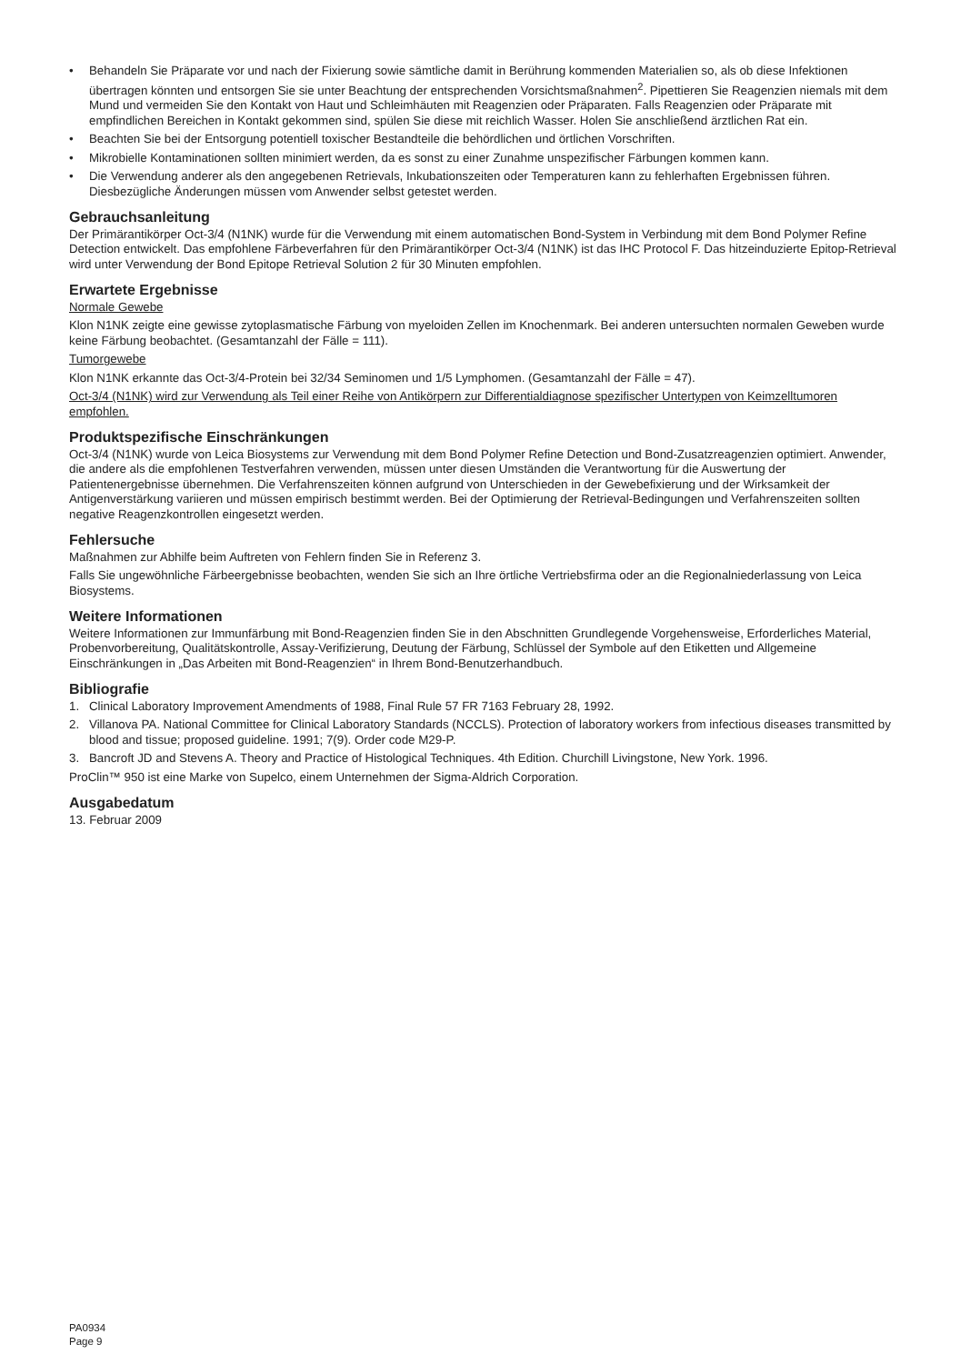• Behandeln Sie Präparate vor und nach der Fixierung sowie sämtliche damit in Berührung kommenden Materialien so, als ob diese Infektionen übertragen könnten und entsorgen Sie sie unter Beachtung der entsprechenden Vorsichtsmaßnahmen<sup>2</sup>. Pipettieren Sie Reagenzien niemals mit dem Mund und vermeiden Sie den Kontakt von Haut und Schleimhäuten mit Reagenzien oder Präparaten. Falls Reagenzien oder Präparate mit empfindlichen Bereichen in Kontakt gekommen sind, spülen Sie diese mit reichlich Wasser. Holen Sie anschließend ärztlichen Rat ein.
• Beachten Sie bei der Entsorgung potentiell toxischer Bestandteile die behördlichen und örtlichen Vorschriften.
• Mikrobielle Kontaminationen sollten minimiert werden, da es sonst zu einer Zunahme unspezifischer Färbungen kommen kann.
• Die Verwendung anderer als den angegebenen Retrievals, Inkubationszeiten oder Temperaturen kann zu fehlerhaften Ergebnissen führen. Diesbezügliche Änderungen müssen vom Anwender selbst getestet werden.
Gebrauchsanleitung
Der Primärantikörper Oct-3/4 (N1NK) wurde für die Verwendung mit einem automatischen Bond-System in Verbindung mit dem Bond Polymer Refine Detection entwickelt. Das empfohlene Färbeverfahren für den Primärantikörper Oct-3/4 (N1NK) ist das IHC Protocol F. Das hitzeinduzierte Epitop-Retrieval wird unter Verwendung der Bond Epitope Retrieval Solution 2 für 30 Minuten empfohlen.
Erwartete Ergebnisse
Normale Gewebe
Klon N1NK zeigte eine gewisse zytoplasmatische Färbung von myeloiden Zellen im Knochenmark. Bei anderen untersuchten normalen Geweben wurde keine Färbung beobachtet. (Gesamtanzahl der Fälle = 111).
Tumorgewebe
Klon N1NK erkannte das Oct-3/4-Protein bei 32/34 Seminomen und 1/5 Lymphomen. (Gesamtanzahl der Fälle = 47).
Oct-3/4 (N1NK) wird zur Verwendung als Teil einer Reihe von Antikörpern zur Differentialdiagnose spezifischer Untertypen von Keimzelltumoren empfohlen.
Produktspezifische Einschränkungen
Oct-3/4 (N1NK) wurde von Leica Biosystems zur Verwendung mit dem Bond Polymer Refine Detection und Bond-Zusatzreagenzien optimiert. Anwender, die andere als die empfohlenen Testverfahren verwenden, müssen unter diesen Umständen die Verantwortung für die Auswertung der Patientenergebnisse übernehmen. Die Verfahrenszeiten können aufgrund von Unterschieden in der Gewebefixierung und der Wirksamkeit der Antigenverstärkung variieren und müssen empirisch bestimmt werden. Bei der Optimierung der Retrieval-Bedingungen und Verfahrenszeiten sollten negative Reagenzkontrollen eingesetzt werden.
Fehlersuche
Maßnahmen zur Abhilfe beim Auftreten von Fehlern finden Sie in Referenz 3.
Falls Sie ungewöhnliche Färbeergebnisse beobachten, wenden Sie sich an Ihre örtliche Vertriebsfirma oder an die Regionalniederlassung von Leica Biosystems.
Weitere Informationen
Weitere Informationen zur Immunfärbung mit Bond-Reagenzien finden Sie in den Abschnitten Grundlegende Vorgehensweise, Erforderliches Material, Probenvorbereitung, Qualitätskontrolle, Assay-Verifizierung, Deutung der Färbung, Schlüssel der Symbole auf den Etiketten und Allgemeine Einschränkungen in „Das Arbeiten mit Bond-Reagenzien“ in Ihrem Bond-Benutzerhandbuch.
Bibliografie
1. Clinical Laboratory Improvement Amendments of 1988, Final Rule 57 FR 7163 February 28, 1992.
2. Villanova PA. National Committee for Clinical Laboratory Standards (NCCLS). Protection of laboratory workers from infectious diseases transmitted by blood and tissue; proposed guideline. 1991; 7(9). Order code M29-P.
3. Bancroft JD and Stevens A. Theory and Practice of Histological Techniques. 4th Edition. Churchill Livingstone, New York. 1996.
ProClin™ 950 ist eine Marke von Supelco, einem Unternehmen der Sigma-Aldrich Corporation.
Ausgabedatum
13. Februar 2009
PA0934
Page 9